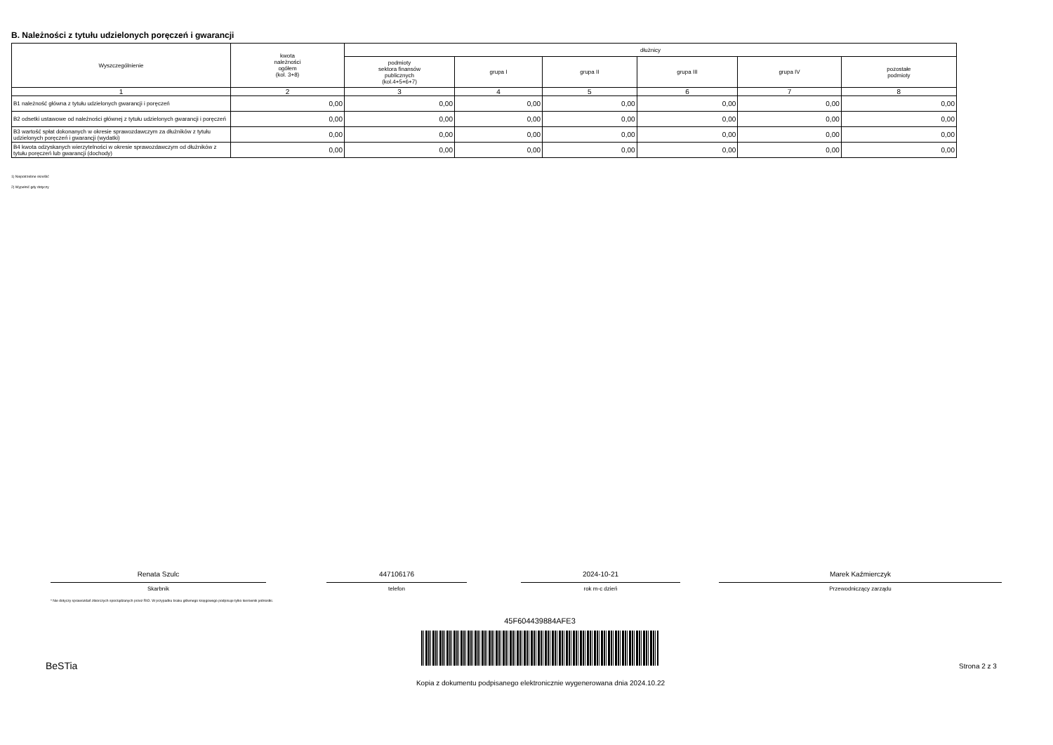B. Należności z tytułu udzielonych poręczeń i gwarancji
| Wyszczególnienie | kwota należności ogółem (kol. 3+8) | dłużnicy | | | | | |
| --- | --- | --- | --- | --- | --- | --- | --- |
| | | podmioty sektora finansów publicznych (kol.4+5+6+7) | grupa I | grupa II | grupa III | grupa IV | pozostałe podmioty |
| 1 | 2 | 3 | 4 | 5 | 6 | 7 | 8 |
| B1 należność główna z tytułu udzielonych gwarancji i poręczeń | 0,00 | 0,00 | 0,00 | 0,00 | 0,00 | 0,00 | 0,00 |
| B2 odsetki ustawowe od należności głównej z tytułu udzielonych gwarancji i poręczeń | 0,00 | 0,00 | 0,00 | 0,00 | 0,00 | 0,00 | 0,00 |
| B3 wartość spłat dokonanych w okresie sprawozdawczym za dłużników z tytułu udzielonych poręczeń i gwarancji (wydatki) | 0,00 | 0,00 | 0,00 | 0,00 | 0,00 | 0,00 | 0,00 |
| B4 kwota odzyskanych wierzytelności w okresie sprawozdawczym od dłużników z tytułu poręczeń lub gwarancji (dochody) | 0,00 | 0,00 | 0,00 | 0,00 | 0,00 | 0,00 | 0,00 |
1) Niepotrzebne skreślić
2) Wypełnić gdy dotyczy
Renata Szulc
Skarbnik
447106176
telefon
2024-10-21
rok m-c dzień
Marek Kaźmierczyk
Przewodniczący zarządu
* Nie dotyczy sprawozdań zbiorczych sporządzanych przez RIO. W przypadku braku głównego księgowego podpisuje tylko kierownik jednostki.
45F604439884AFE3
BeSTia Strona 2 z 3
Kopia z dokumentu podpisanego elektronicznie wygenerowana dnia 2024.10.22